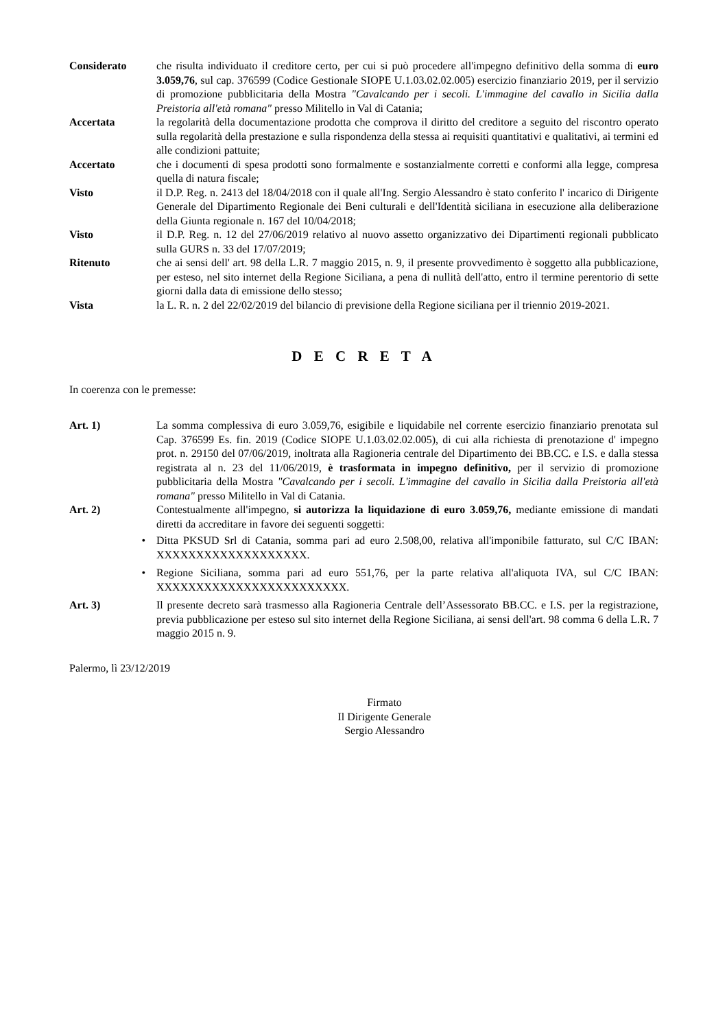Considerato che risulta individuato il creditore certo, per cui si può procedere all'impegno definitivo della somma di euro 3.059,76, sul cap. 376599 (Codice Gestionale SIOPE U.1.03.02.02.005) esercizio finanziario 2019, per il servizio di promozione pubblicitaria della Mostra "Cavalcando per i secoli. L'immagine del cavallo in Sicilia dalla Preistoria all'età romana" presso Militello in Val di Catania;
Accertata la regolarità della documentazione prodotta che comprova il diritto del creditore a seguito del riscontro operato sulla regolarità della prestazione e sulla rispondenza della stessa ai requisiti quantitativi e qualitativi, ai termini ed alle condizioni pattuite;
Accertato che i documenti di spesa prodotti sono formalmente e sostanzialmente corretti e conformi alla legge, compresa quella di natura fiscale;
Visto il D.P. Reg. n. 2413 del 18/04/2018 con il quale all'Ing. Sergio Alessandro è stato conferito l' incarico di Dirigente Generale del Dipartimento Regionale dei Beni culturali e dell'Identità siciliana in esecuzione alla deliberazione della Giunta regionale n. 167 del 10/04/2018;
Visto il D.P. Reg. n. 12 del 27/06/2019 relativo al nuovo assetto organizzativo dei Dipartimenti regionali pubblicato sulla GURS n. 33 del 17/07/2019;
Ritenuto che ai sensi dell' art. 98 della L.R. 7 maggio 2015, n. 9, il presente provvedimento è soggetto alla pubblicazione, per esteso, nel sito internet della Regione Siciliana, a pena di nullità dell'atto, entro il termine perentorio di sette giorni dalla data di emissione dello stesso;
Vista la L. R. n. 2 del 22/02/2019 del bilancio di previsione della Regione siciliana per il triennio 2019-2021.
D E C R E T A
In coerenza con le premesse:
Art. 1) La somma complessiva di euro 3.059,76, esigibile e liquidabile nel corrente esercizio finanziario prenotata sul Cap. 376599 Es. fin. 2019 (Codice SIOPE U.1.03.02.02.005), di cui alla richiesta di prenotazione d' impegno prot. n. 29150 del 07/06/2019, inoltrata alla Ragioneria centrale del Dipartimento dei BB.CC. e I.S. e dalla stessa registrata al n. 23 del 11/06/2019, è trasformata in impegno definitivo, per il servizio di promozione pubblicitaria della Mostra "Cavalcando per i secoli. L'immagine del cavallo in Sicilia dalla Preistoria all'età romana" presso Militello in Val di Catania.
Art. 2) Contestualmente all'impegno, si autorizza la liquidazione di euro 3.059,76, mediante emissione di mandati diretti da accreditare in favore dei seguenti soggetti:
• Ditta PKSUD Srl di Catania, somma pari ad euro 2.508,00, relativa all'imponibile fatturato, sul C/C IBAN: XXXXXXXXXXXXXXXXXXX.
• Regione Siciliana, somma pari ad euro 551,76, per la parte relativa all'aliquota IVA, sul C/C IBAN: XXXXXXXXXXXXXXXXXXXXXXXX.
Art. 3) Il presente decreto sarà trasmesso alla Ragioneria Centrale dell’Assessorato BB.CC. e I.S. per la registrazione, previa pubblicazione per esteso sul sito internet della Regione Siciliana, ai sensi dell'art. 98 comma 6 della L.R. 7 maggio 2015 n. 9.
Palermo, lì 23/12/2019
Firmato
Il Dirigente Generale
Sergio Alessandro